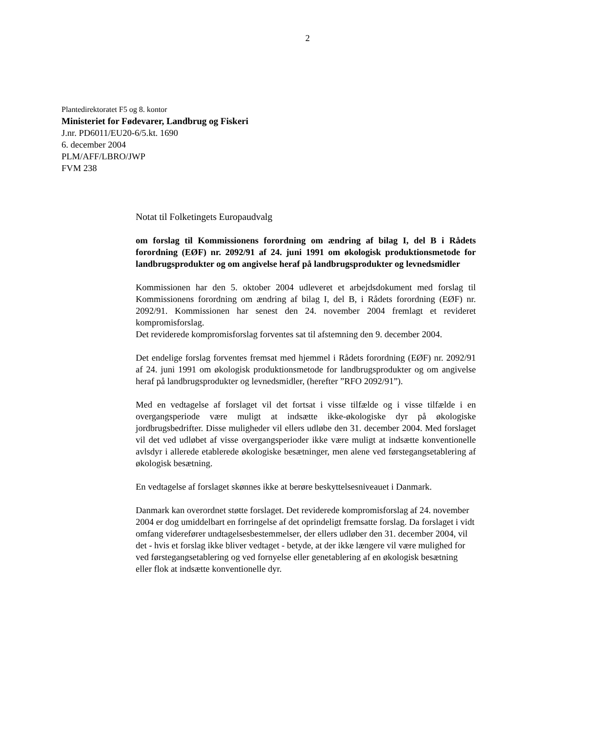2
Plantedirektoratet F5 og 8. kontor
Ministeriet for Fødevarer, Landbrug og Fiskeri
J.nr. PD6011/EU20-6/5.kt. 1690
6. december 2004
PLM/AFF/LBRO/JWP
FVM 238
Notat til Folketingets Europaudvalg
om forslag til Kommissionens forordning om ændring af bilag I, del B i Rådets forordning (EØF) nr. 2092/91 af 24. juni 1991 om økologisk produktionsmetode for landbrugsprodukter og om angivelse heraf på landbrugsprodukter og levnedsmidler
Kommissionen har den 5. oktober 2004 udleveret et arbejdsdokument med forslag til Kommissionens forordning om ændring af bilag I, del B, i Rådets forordning (EØF) nr. 2092/91. Kommissionen har senest den 24. november 2004 fremlagt et revideret kompromisforslag.
Det reviderede kompromisforslag forventes sat til afstemning den 9. december 2004.
Det endelige forslag forventes fremsat med hjemmel i Rådets forordning (EØF) nr. 2092/91 af 24. juni 1991 om økologisk produktionsmetode for landbrugsprodukter og om angivelse heraf på landbrugsprodukter og levnedsmidler, (herefter ”RFO 2092/91”).
Med en vedtagelse af forslaget vil det fortsat i visse tilfælde og i visse tilfælde i en overgangsperiode være muligt at indsætte ikke-økologiske dyr på økologiske jordbrugsbedrifter. Disse muligheder vil ellers udløbe den 31. december 2004. Med forslaget vil det ved udløbet af visse overgangsperioder ikke være muligt at indsætte konventionelle avlsdyr i allerede etablerede økologiske besætninger, men alene ved førstegangsetablering af økologisk besætning.
En vedtagelse af forslaget skønnes ikke at berøre beskyttelsesniveauet i Danmark.
Danmark kan overordnet støtte forslaget. Det reviderede kompromisforslag af 24. november 2004 er dog umiddelbart en forringelse af det oprindeligt fremsatte forslag. Da forslaget i vidt omfang viderefører undtagelsesbestemmelser, der ellers udløber den 31. december 2004, vil det - hvis et forslag ikke bliver vedtaget - betyde, at der ikke længere vil være mulighed for ved førstegangsetablering og ved fornyelse eller genetablering af en økologisk besætning eller flok at indsætte konventionelle dyr.